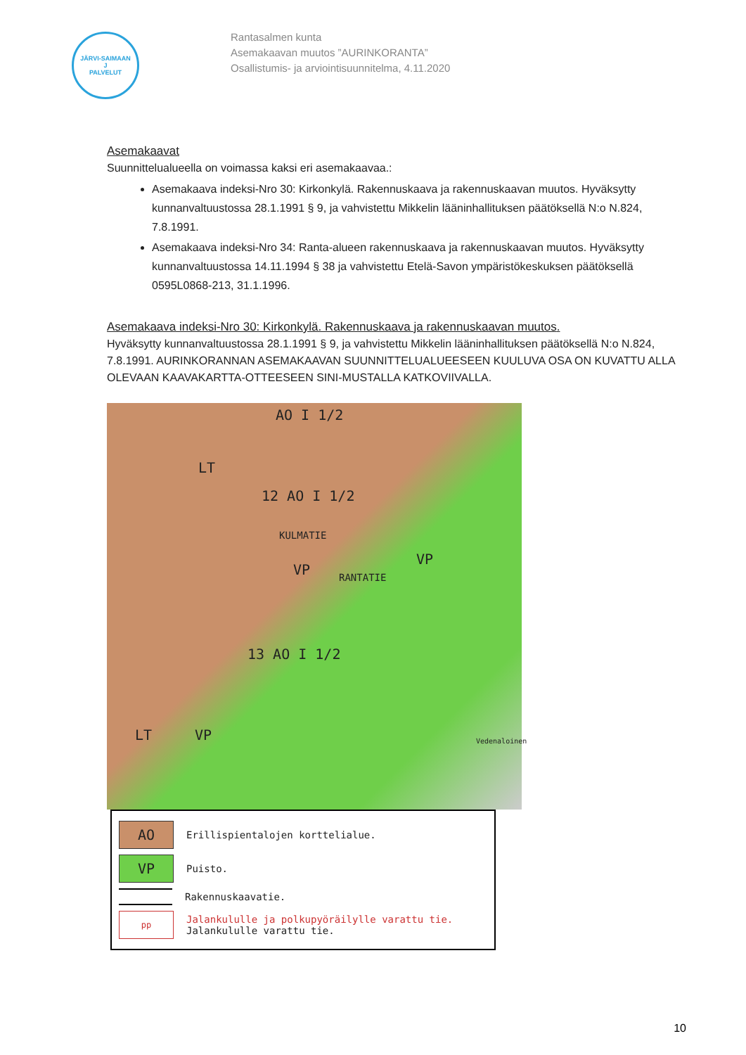JÄRVI-SAIMAAN
J
PALVELUT
Rantasalmen kunta
Asemakaavan muutos ”AURINKORANTA”
Osallistumis- ja arviointisuunnitelma, 4.11.2020
Asemakaavat
Suunnittelualueella on voimassa kaksi eri asemakaavaa.:
Asemakaava indeksi-Nro 30: Kirkonkylä. Rakennuskaava ja rakennuskaavan muutos. Hyväksytty kunnanvaltuustossa 28.1.1991 § 9, ja vahvistettu Mikkelin lääninhallituksen päätöksellä N:o N.824, 7.8.1991.
Asemakaava indeksi-Nro 34: Ranta-alueen rakennuskaava ja rakennuskaavan muutos. Hyväksytty kunnanvaltuustossa 14.11.1994 § 38 ja vahvistettu Etelä-Savon ympäristökeskuksen päätöksellä 0595L0868-213, 31.1.1996.
Asemakaava indeksi-Nro 30: Kirkonkylä. Rakennuskaava ja rakennuskaavan muutos.
Hyväksytty kunnanvaltuustossa 28.1.1991 § 9, ja vahvistettu Mikkelin lääninhallituksen päätöksellä N:o N.824, 7.8.1991. AURINKORANNAN ASEMAKAAVAN SUUNNITTELUALUEESEEN KUULUVA OSA ON KUVATTU ALLA OLEVAAN KAAVAKARTTA-OTTEESEEN SINI-MUSTALLA KATKOVIIVALLA.
AO I 1/2
LT
12 AO I 1/2
KULMATIE
VP RANTATIE
VP
13 AO I 1/2
LT VP Vedenaloinen
AO Erillispientalojen korttelialue.
VP Puisto.
Rakennuskaavatie.
pp Jalankululle ja polkupyöräilylle varattu tie.
Jalankululle varattu tie.
10